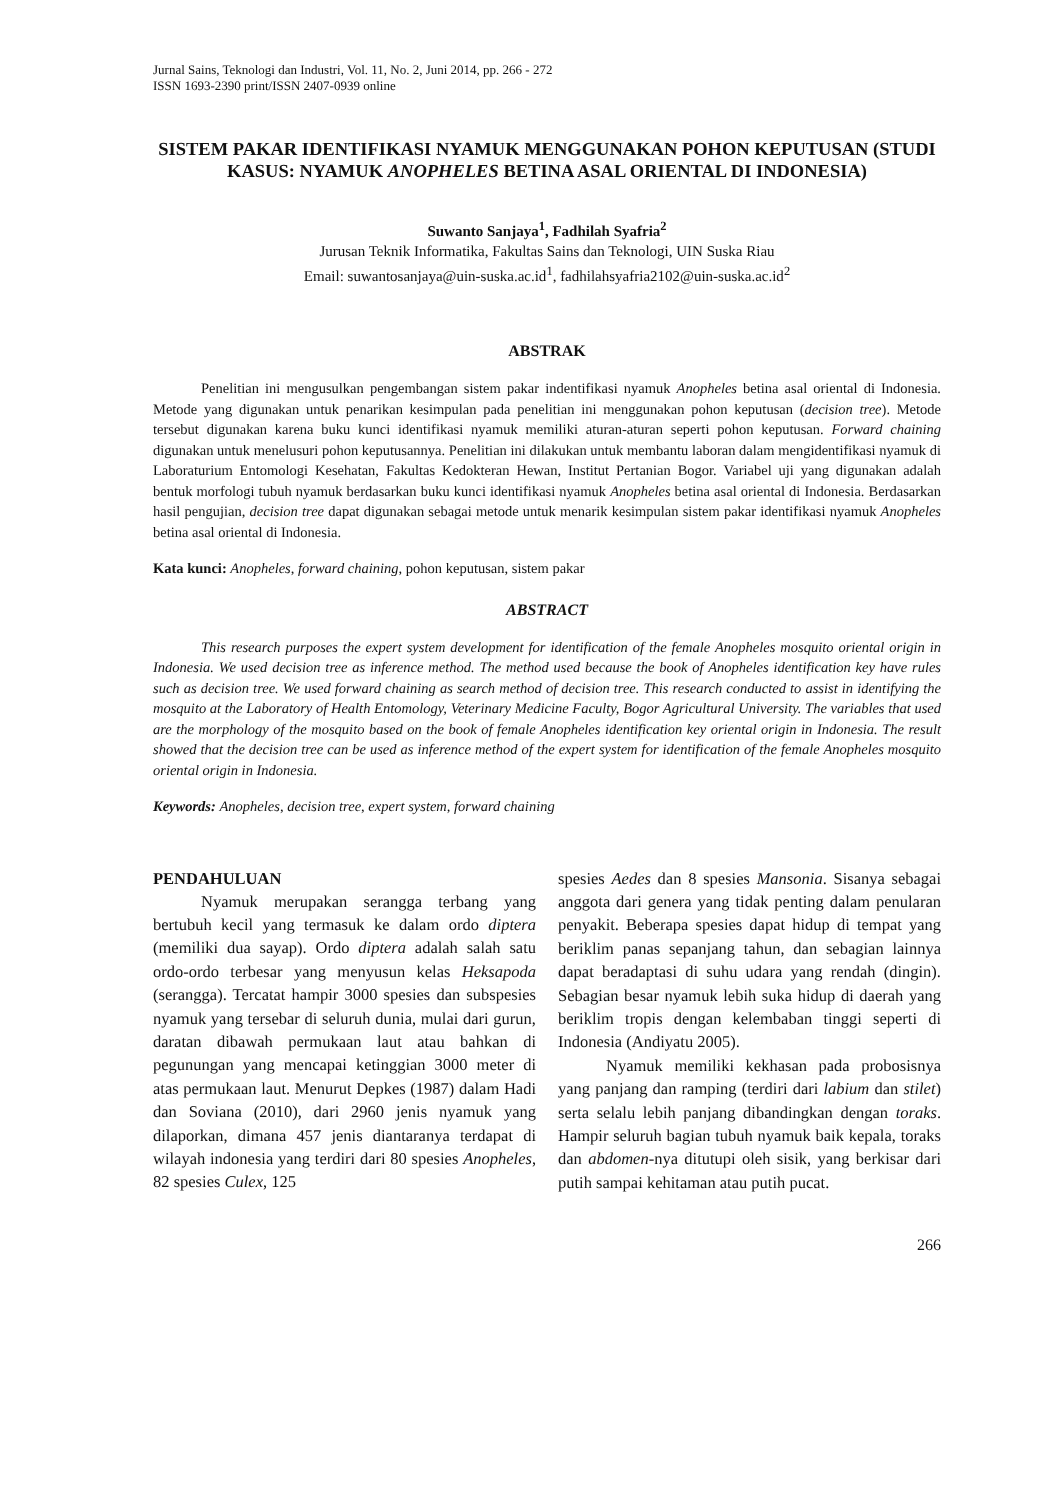Jurnal Sains, Teknologi dan Industri, Vol. 11, No. 2, Juni 2014, pp. 266 - 272
ISSN 1693-2390 print/ISSN 2407-0939 online
SISTEM PAKAR IDENTIFIKASI NYAMUK MENGGUNAKAN POHON KEPUTUSAN (STUDI KASUS: NYAMUK ANOPHELES BETINA ASAL ORIENTAL DI INDONESIA)
Suwanto Sanjaya<sup>1</sup>, Fadhilah Syafria<sup>2</sup>
Jurusan Teknik Informatika, Fakultas Sains dan Teknologi, UIN Suska Riau
Email: suwantosanjaya@uin-suska.ac.id<sup>1</sup>, fadhilahsyafria2102@uin-suska.ac.id<sup>2</sup>
ABSTRAK
Penelitian ini mengusulkan pengembangan sistem pakar indentifikasi nyamuk Anopheles betina asal oriental di Indonesia. Metode yang digunakan untuk penarikan kesimpulan pada penelitian ini menggunakan pohon keputusan (decision tree). Metode tersebut digunakan karena buku kunci identifikasi nyamuk memiliki aturan-aturan seperti pohon keputusan. Forward chaining digunakan untuk menelusuri pohon keputusannya. Penelitian ini dilakukan untuk membantu laboran dalam mengidentifikasi nyamuk di Laboraturium Entomologi Kesehatan, Fakultas Kedokteran Hewan, Institut Pertanian Bogor. Variabel uji yang digunakan adalah bentuk morfologi tubuh nyamuk berdasarkan buku kunci identifikasi nyamuk Anopheles betina asal oriental di Indonesia. Berdasarkan hasil pengujian, decision tree dapat digunakan sebagai metode untuk menarik kesimpulan sistem pakar identifikasi nyamuk Anopheles betina asal oriental di Indonesia.
Kata kunci: Anopheles, forward chaining, pohon keputusan, sistem pakar
ABSTRACT
This research purposes the expert system development for identification of the female Anopheles mosquito oriental origin in Indonesia. We used decision tree as inference method. The method used because the book of Anopheles identification key have rules such as decision tree. We used forward chaining as search method of decision tree. This research conducted to assist in identifying the mosquito at the Laboratory of Health Entomology, Veterinary Medicine Faculty, Bogor Agricultural University. The variables that used are the morphology of the mosquito based on the book of female Anopheles identification key oriental origin in Indonesia. The result showed that the decision tree can be used as inference method of the expert system for identification of the female Anopheles mosquito oriental origin in Indonesia.
Keywords: Anopheles, decision tree, expert system, forward chaining
PENDAHULUAN
Nyamuk merupakan serangga terbang yang bertubuh kecil yang termasuk ke dalam ordo diptera (memiliki dua sayap). Ordo diptera adalah salah satu ordo-ordo terbesar yang menyusun kelas Heksapoda (serangga). Tercatat hampir 3000 spesies dan subspesies nyamuk yang tersebar di seluruh dunia, mulai dari gurun, daratan dibawah permukaan laut atau bahkan di pegunungan yang mencapai ketinggian 3000 meter di atas permukaan laut. Menurut Depkes (1987) dalam Hadi dan Soviana (2010), dari 2960 jenis nyamuk yang dilaporkan, dimana 457 jenis diantaranya terdapat di wilayah indonesia yang terdiri dari 80 spesies Anopheles, 82 spesies Culex, 125
spesies Aedes dan 8 spesies Mansonia. Sisanya sebagai anggota dari genera yang tidak penting dalam penularan penyakit. Beberapa spesies dapat hidup di tempat yang beriklim panas sepanjang tahun, dan sebagian lainnya dapat beradaptasi di suhu udara yang rendah (dingin). Sebagian besar nyamuk lebih suka hidup di daerah yang beriklim tropis dengan kelembaban tinggi seperti di Indonesia (Andiyatu 2005).
Nyamuk memiliki kekhasan pada probosisnya yang panjang dan ramping (terdiri dari labium dan stilet) serta selalu lebih panjang dibandingkan dengan toraks. Hampir seluruh bagian tubuh nyamuk baik kepala, toraks dan abdomen-nya ditutupi oleh sisik, yang berkisar dari putih sampai kehitaman atau putih pucat.
266